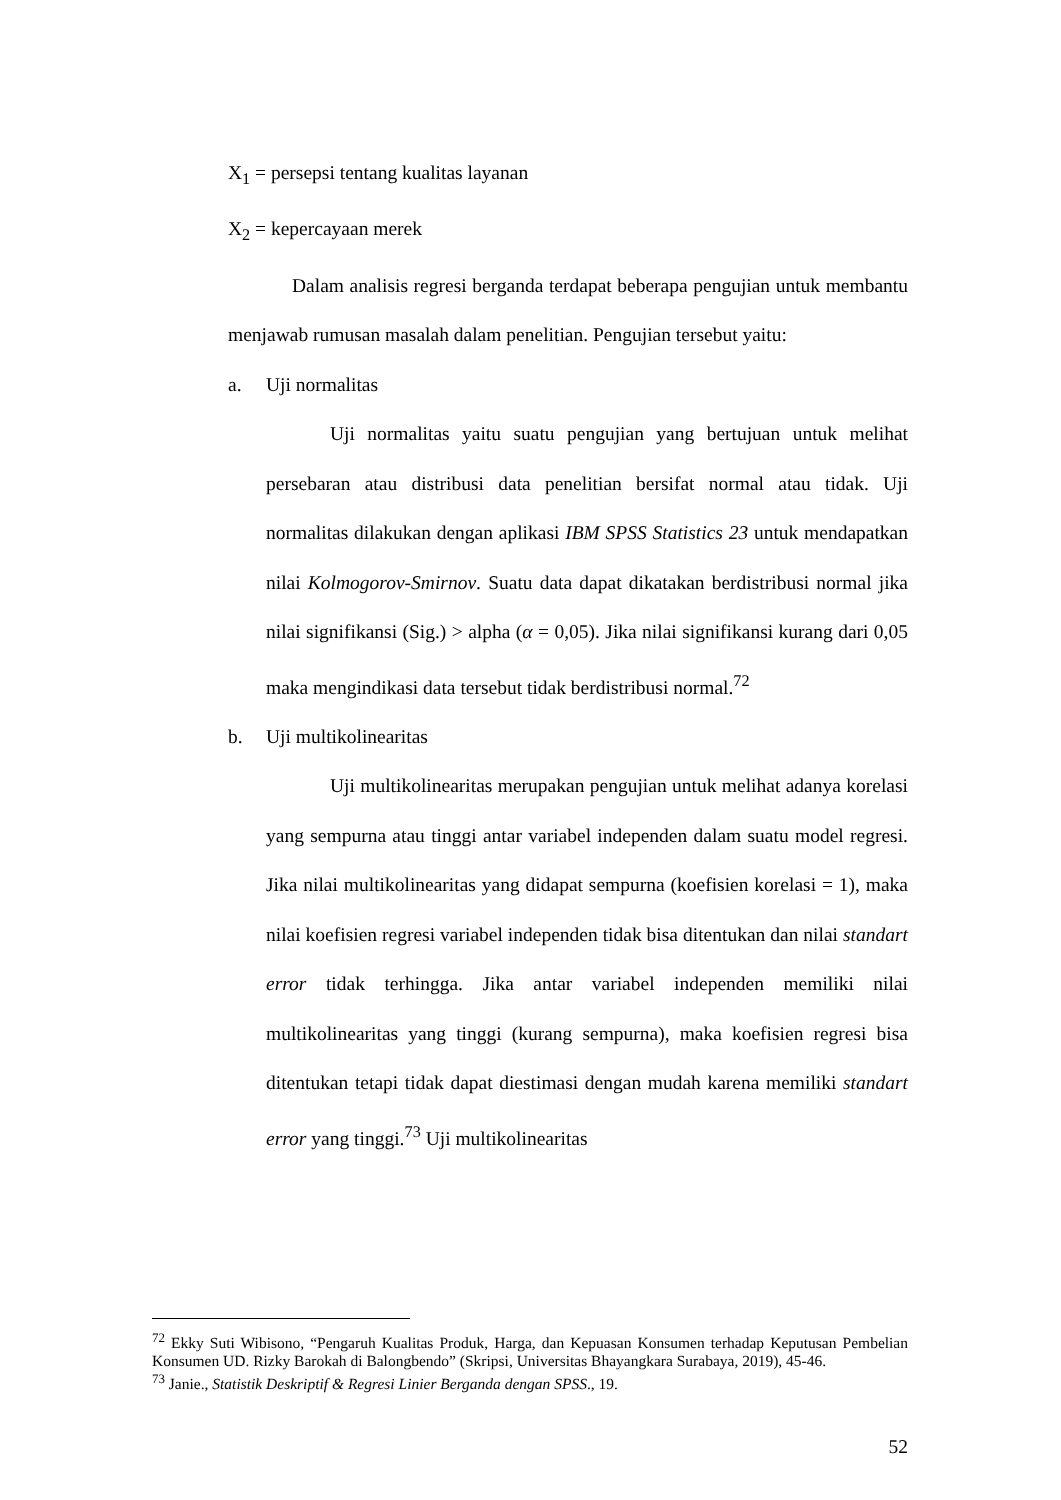X<sub>1</sub> = persepsi tentang kualitas layanan
X<sub>2</sub> = kepercayaan merek
Dalam analisis regresi berganda terdapat beberapa pengujian untuk membantu menjawab rumusan masalah dalam penelitian. Pengujian tersebut yaitu:
a. Uji normalitas
Uji normalitas yaitu suatu pengujian yang bertujuan untuk melihat persebaran atau distribusi data penelitian bersifat normal atau tidak. Uji normalitas dilakukan dengan aplikasi IBM SPSS Statistics 23 untuk mendapatkan nilai Kolmogorov-Smirnov. Suatu data dapat dikatakan berdistribusi normal jika nilai signifikansi (Sig.) > alpha (α = 0,05). Jika nilai signifikansi kurang dari 0,05 maka mengindikasi data tersebut tidak berdistribusi normal.<sup>72</sup>
b. Uji multikolinearitas
Uji multikolinearitas merupakan pengujian untuk melihat adanya korelasi yang sempurna atau tinggi antar variabel independen dalam suatu model regresi. Jika nilai multikolinearitas yang didapat sempurna (koefisien korelasi = 1), maka nilai koefisien regresi variabel independen tidak bisa ditentukan dan nilai standart error tidak terhingga. Jika antar variabel independen memiliki nilai multikolinearitas yang tinggi (kurang sempurna), maka koefisien regresi bisa ditentukan tetapi tidak dapat diestimasi dengan mudah karena memiliki standart error yang tinggi.<sup>73</sup> Uji multikolinearitas
<sup>72</sup> Ekky Suti Wibisono, “Pengaruh Kualitas Produk, Harga, dan Kepuasan Konsumen terhadap Keputusan Pembelian Konsumen UD. Rizky Barokah di Balongbendo” (Skripsi, Universitas Bhayangkara Surabaya, 2019), 45-46.
<sup>73</sup> Janie., Statistik Deskriptif & Regresi Linier Berganda dengan SPSS., 19.
52